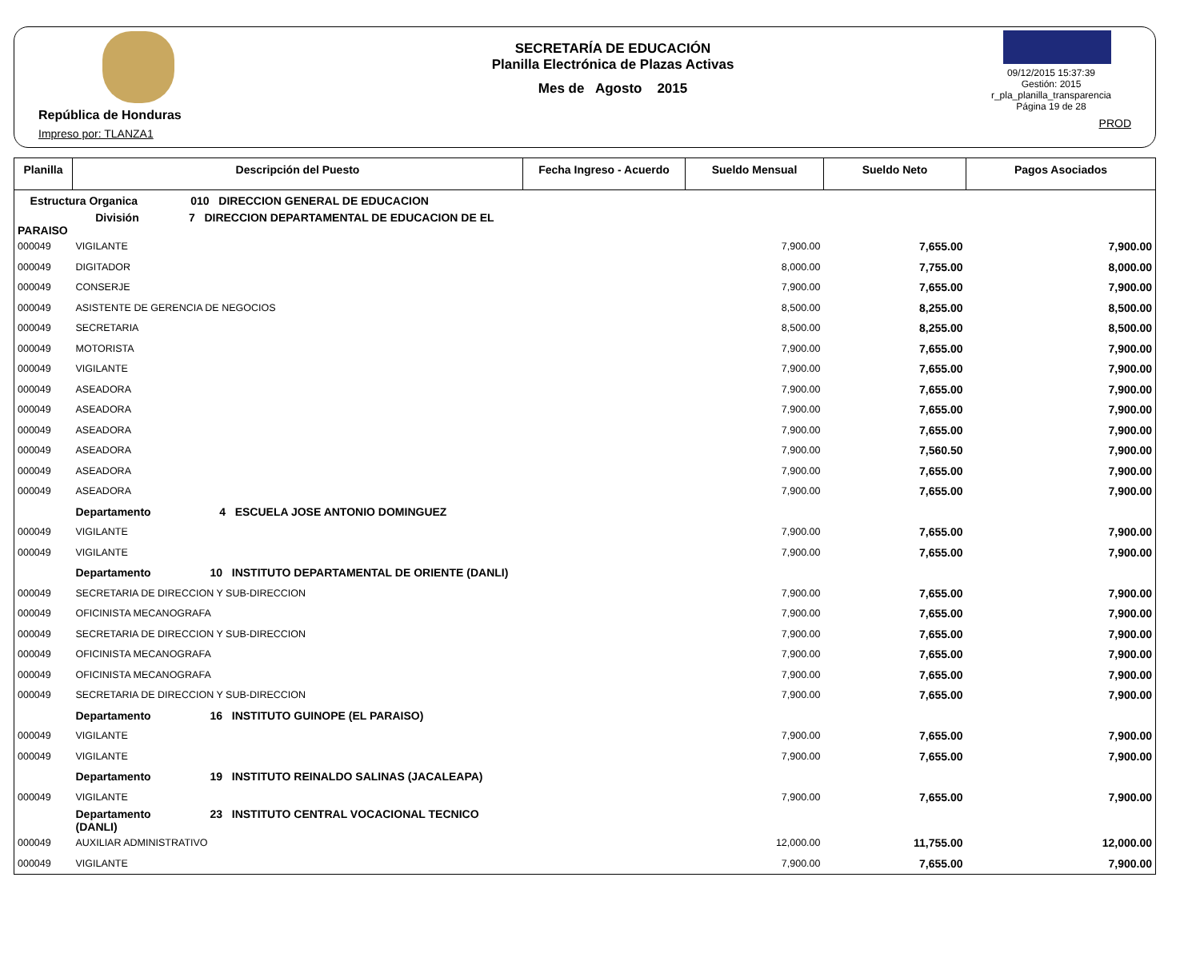República de Honduras
Impreso por: TLANZA1
SECRETARÍA DE EDUCACIÓN
Planilla Electrónica de Plazas Activas
Mes de Agosto 2015
09/12/2015 15:37:39
Gestión: 2015
r_pla_planilla_transparencia
Página 19 de 28
PROD
| Planilla | Descripción del Puesto | Fecha Ingreso - Acuerdo | Sueldo Mensual | Sueldo Neto | Pagos Asociados |
| --- | --- | --- | --- | --- | --- |
| Estructura Organica 010 DIRECCION GENERAL DE EDUCACION | | | | | |
| División 7 DIRECCION DEPARTAMENTAL DE EDUCACION DE EL PARAISO | | | | | |
| 000049 | VIGILANTE | | 7,900.00 | 7,655.00 | 7,900.00 |
| 000049 | DIGITADOR | | 8,000.00 | 7,755.00 | 8,000.00 |
| 000049 | CONSERJE | | 7,900.00 | 7,655.00 | 7,900.00 |
| 000049 | ASISTENTE DE GERENCIA DE NEGOCIOS | | 8,500.00 | 8,255.00 | 8,500.00 |
| 000049 | SECRETARIA | | 8,500.00 | 8,255.00 | 8,500.00 |
| 000049 | MOTORISTA | | 7,900.00 | 7,655.00 | 7,900.00 |
| 000049 | VIGILANTE | | 7,900.00 | 7,655.00 | 7,900.00 |
| 000049 | ASEADORA | | 7,900.00 | 7,655.00 | 7,900.00 |
| 000049 | ASEADORA | | 7,900.00 | 7,655.00 | 7,900.00 |
| 000049 | ASEADORA | | 7,900.00 | 7,655.00 | 7,900.00 |
| 000049 | ASEADORA | | 7,900.00 | 7,560.50 | 7,900.00 |
| 000049 | ASEADORA | | 7,900.00 | 7,655.00 | 7,900.00 |
| 000049 | ASEADORA | | 7,900.00 | 7,655.00 | 7,900.00 |
| | Departamento 4 ESCUELA JOSE ANTONIO DOMINGUEZ | | | | |
| 000049 | VIGILANTE | | 7,900.00 | 7,655.00 | 7,900.00 |
| 000049 | VIGILANTE | | 7,900.00 | 7,655.00 | 7,900.00 |
| | Departamento 10 INSTITUTO DEPARTAMENTAL DE ORIENTE (DANLI) | | | | |
| 000049 | SECRETARIA DE DIRECCION Y SUB-DIRECCION | | 7,900.00 | 7,655.00 | 7,900.00 |
| 000049 | OFICINISTA MECANOGRAFA | | 7,900.00 | 7,655.00 | 7,900.00 |
| 000049 | SECRETARIA DE DIRECCION Y SUB-DIRECCION | | 7,900.00 | 7,655.00 | 7,900.00 |
| 000049 | OFICINISTA MECANOGRAFA | | 7,900.00 | 7,655.00 | 7,900.00 |
| 000049 | OFICINISTA MECANOGRAFA | | 7,900.00 | 7,655.00 | 7,900.00 |
| 000049 | SECRETARIA DE DIRECCION Y SUB-DIRECCION | | 7,900.00 | 7,655.00 | 7,900.00 |
| | Departamento 16 INSTITUTO GUINOPE (EL PARAISO) | | | | |
| 000049 | VIGILANTE | | 7,900.00 | 7,655.00 | 7,900.00 |
| 000049 | VIGILANTE | | 7,900.00 | 7,655.00 | 7,900.00 |
| | Departamento 19 INSTITUTO REINALDO SALINAS (JACALEAPA) | | | | |
| 000049 | VIGILANTE | | 7,900.00 | 7,655.00 | 7,900.00 |
| | Departamento 23 INSTITUTO CENTRAL VOCACIONAL TECNICO (DANLI) | | | | |
| 000049 | AUXILIAR ADMINISTRATIVO | | 12,000.00 | 11,755.00 | 12,000.00 |
| 000049 | VIGILANTE | | 7,900.00 | 7,655.00 | 7,900.00 |